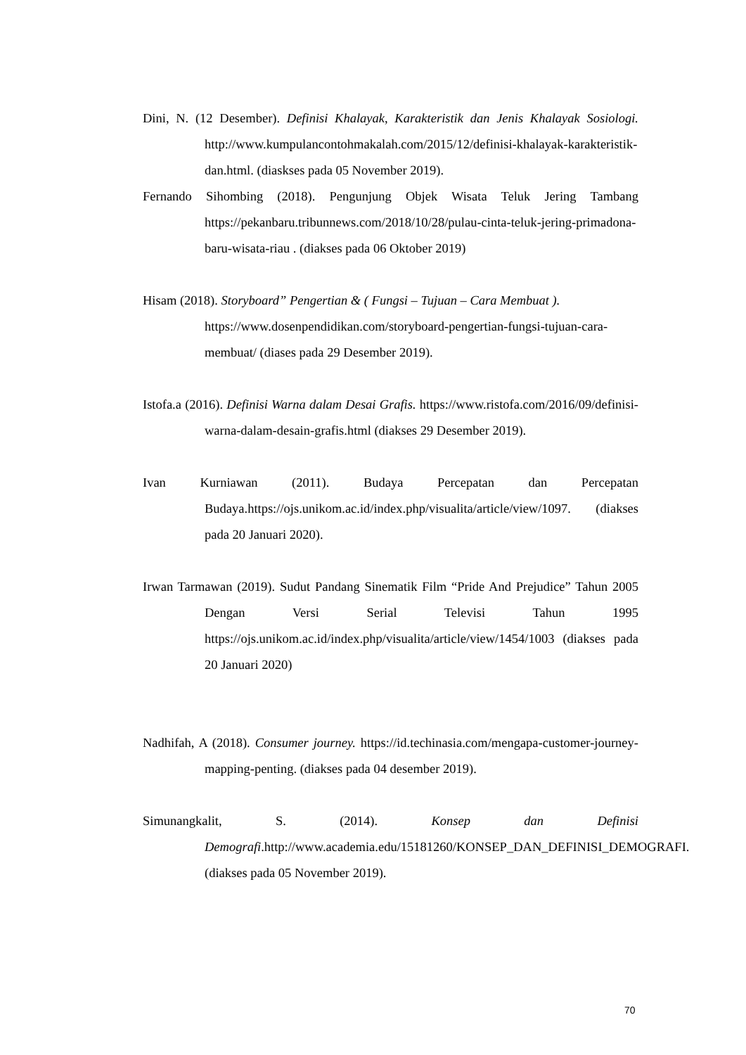Dini, N. (12 Desember). Definisi Khalayak, Karakteristik dan Jenis Khalayak Sosiologi. http://www.kumpulancontohmakalah.com/2015/12/definisi-khalayak-karakteristik-dan.html. (diaskses pada 05 November 2019).
Fernando Sihombing (2018). Pengunjung Objek Wisata Teluk Jering Tambang https://pekanbaru.tribunnews.com/2018/10/28/pulau-cinta-teluk-jering-primadona-baru-wisata-riau . (diakses pada 06 Oktober 2019)
Hisam (2018). Storyboard” Pengertian & ( Fungsi – Tujuan – Cara Membuat ).
https://www.dosenpendidikan.com/storyboard-pengertian-fungsi-tujuan-cara-membuat/ (diases pada 29 Desember 2019).
Istofa.a (2016). Definisi Warna dalam Desai Grafis. https://www.ristofa.com/2016/09/definisi-warna-dalam-desain-grafis.html (diakses 29 Desember 2019).
Ivan Kurniawan (2011). Budaya Percepatan dan Percepatan Budaya.https://ojs.unikom.ac.id/index.php/visualita/article/view/1097. (diakses pada 20 Januari 2020).
Irwan Tarmawan (2019). Sudut Pandang Sinematik Film “Pride And Prejudice” Tahun 2005 Dengan Versi Serial Televisi Tahun 1995 https://ojs.unikom.ac.id/index.php/visualita/article/view/1454/1003 (diakses pada 20 Januari 2020)
Nadhifah, A (2018). Consumer journey. https://id.techinasia.com/mengapa-customer-journey-mapping-penting. (diakses pada 04 desember 2019).
Simunangkalit, S. (2014). Konsep dan Definisi Demografi.http://www.academia.edu/15181260/KONSEP_DAN_DEFINISI_DEMOGRAFI. (diakses pada 05 November 2019).
70